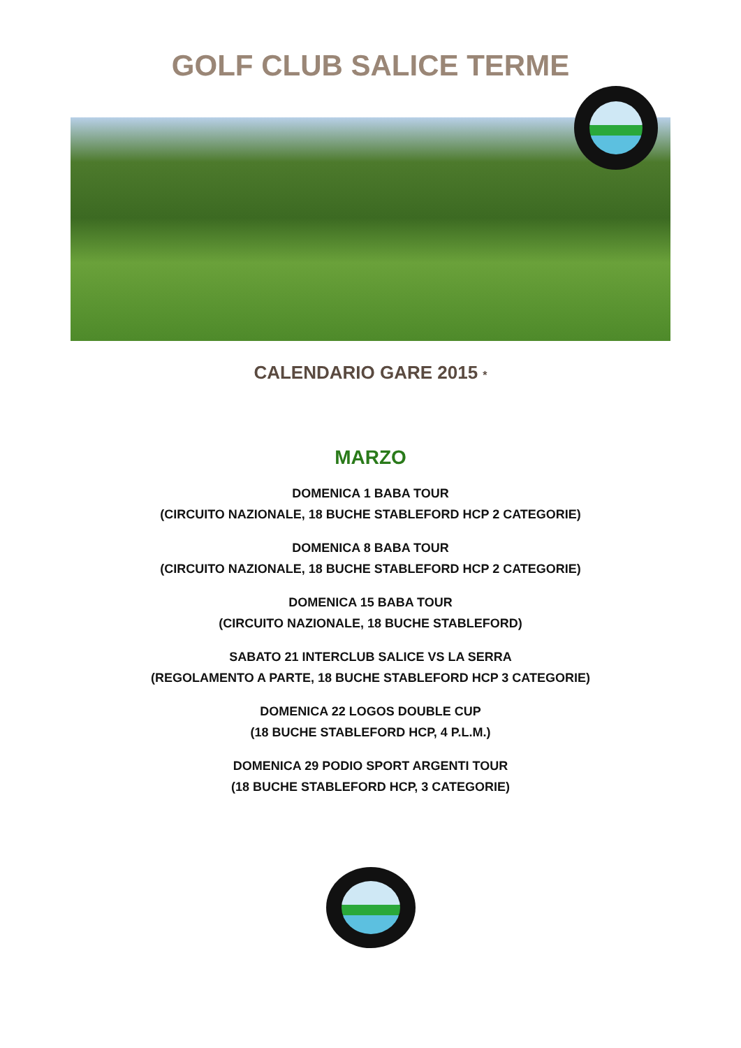GOLF CLUB SALICE TERME
CALENDARIO GARE 2015 *
MARZO
DOMENICA 1 BABA TOUR
(CIRCUITO NAZIONALE, 18 BUCHE STABLEFORD HCP 2 CATEGORIE)
DOMENICA 8 BABA TOUR
(CIRCUITO NAZIONALE, 18 BUCHE STABLEFORD HCP 2 CATEGORIE)
DOMENICA 15 BABA TOUR
(CIRCUITO NAZIONALE, 18 BUCHE STABLEFORD)
SABATO 21 INTERCLUB SALICE VS LA SERRA
(REGOLAMENTO A PARTE, 18 BUCHE STABLEFORD HCP 3 CATEGORIE)
DOMENICA 22 LOGOS DOUBLE CUP
(18 BUCHE STABLEFORD HCP, 4 P.L.M.)
DOMENICA 29 PODIO SPORT ARGENTI TOUR
(18 BUCHE STABLEFORD HCP, 3 CATEGORIE)